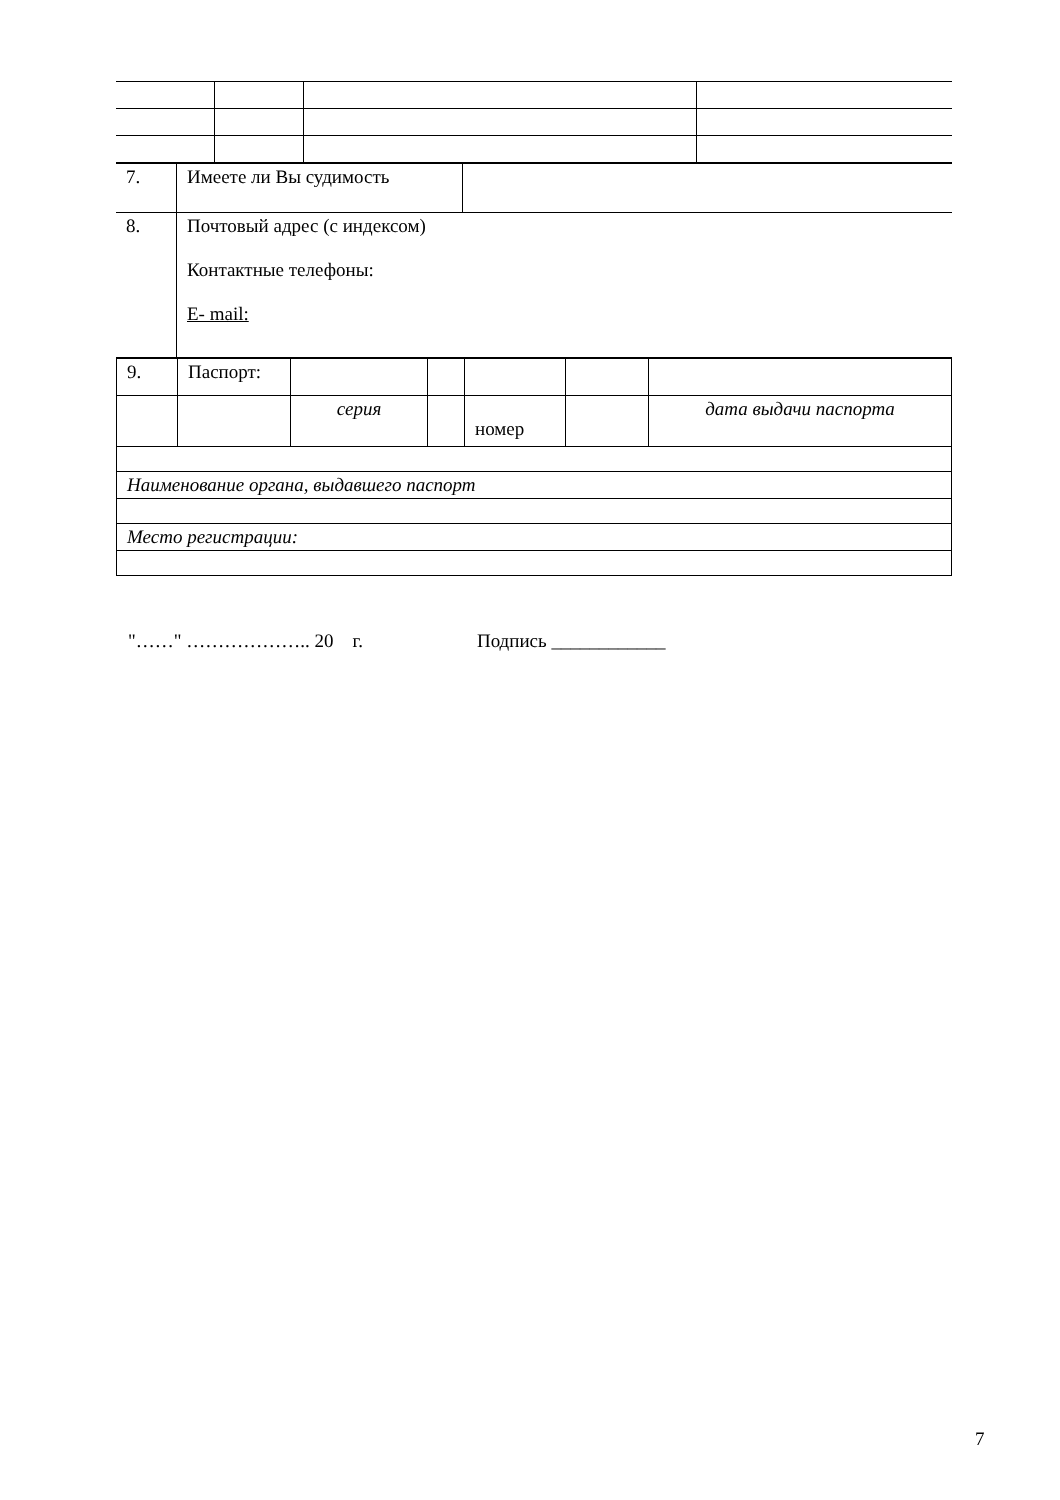| 7. | Имеете ли Вы судимость | |
| 8. | Почтовый адрес (с индексом) Контактные телефоны: E- mail: | |
| 9. | Паспорт: | | | | | |
| | | серия | | номер | | дата выдачи паспорта |
| Наименование органа, выдавшего паспорт | | | | | | |
| Место регистрации: | | | | | | |
"……" ……………….. 20 г. Подпись ____________
7